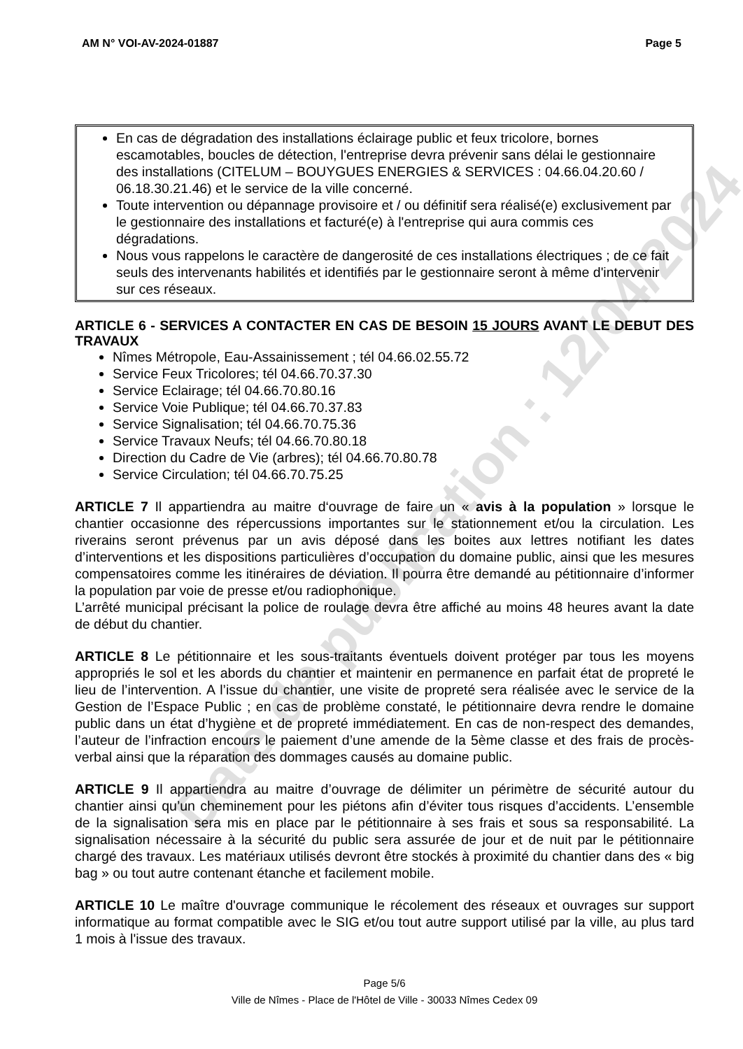AM N° VOI-AV-2024-01887 Page 5
En cas de dégradation des installations éclairage public et feux tricolore, bornes escamotables, boucles de détection, l'entreprise devra prévenir sans délai le gestionnaire des installations (CITELUM – BOUYGUES ENERGIES & SERVICES : 04.66.04.20.60 / 06.18.30.21.46) et le service de la ville concerné.
Toute intervention ou dépannage provisoire et / ou définitif sera réalisé(e) exclusivement par le gestionnaire des installations et facturé(e) à l'entreprise qui aura commis ces dégradations.
Nous vous rappelons le caractère de dangerosité de ces installations électriques ; de ce fait seuls des intervenants habilités et identifiés par le gestionnaire seront à même d'intervenir sur ces réseaux.
ARTICLE 6 - SERVICES A CONTACTER EN CAS DE BESOIN 15 JOURS AVANT LE DEBUT DES TRAVAUX
Nîmes Métropole, Eau-Assainissement ; tél 04.66.02.55.72
Service Feux Tricolores; tél 04.66.70.37.30
Service Eclairage; tél 04.66.70.80.16
Service Voie Publique; tél 04.66.70.37.83
Service Signalisation; tél 04.66.70.75.36
Service Travaux Neufs; tél 04.66.70.80.18
Direction du Cadre de Vie (arbres); tél 04.66.70.80.78
Service Circulation; tél 04.66.70.75.25
ARTICLE 7 Il appartiendra au maitre d‘ouvrage de faire un « avis à la population » lorsque le chantier occasionne des répercussions importantes sur le stationnement et/ou la circulation. Les riverains seront prévenus par un avis déposé dans les boites aux lettres notifiant les dates d’interventions et les dispositions particulières d’occupation du domaine public, ainsi que les mesures compensatoires comme les itinéraires de déviation. Il pourra être demandé au pétitionnaire d’informer la population par voie de presse et/ou radiophonique.
L’arrêté municipal précisant la police de roulage devra être affiché au moins 48 heures avant la date de début du chantier.
ARTICLE 8 Le pétitionnaire et les sous-traitants éventuels doivent protéger par tous les moyens appropriés le sol et les abords du chantier et maintenir en permanence en parfait état de propreté le lieu de l’intervention. A l’issue du chantier, une visite de propreté sera réalisée avec le service de la Gestion de l’Espace Public ; en cas de problème constaté, le pétitionnaire devra rendre le domaine public dans un état d’hygiène et de propreté immédiatement. En cas de non-respect des demandes, l’auteur de l’infraction encours le paiement d’une amende de la 5ème classe et des frais de procès-verbal ainsi que la réparation des dommages causés au domaine public.
ARTICLE 9 Il appartiendra au maitre d’ouvrage de délimiter un périmètre de sécurité autour du chantier ainsi qu’un cheminement pour les piétons afin d’éviter tous risques d’accidents. L’ensemble de la signalisation sera mis en place par le pétitionnaire à ses frais et sous sa responsabilité. La signalisation nécessaire à la sécurité du public sera assurée de jour et de nuit par le pétitionnaire chargé des travaux. Les matériaux utilisés devront être stockés à proximité du chantier dans des « big bag » ou tout autre contenant étanche et facilement mobile.
ARTICLE 10 Le maître d'ouvrage communique le récolement des réseaux et ouvrages sur support informatique au format compatible avec le SIG et/ou tout autre support utilisé par la ville, au plus tard 1 mois à l'issue des travaux.
Page 5/6
Ville de Nîmes - Place de l'Hôtel de Ville - 30033 Nîmes Cedex 09
Date de publication : 12/04/2024